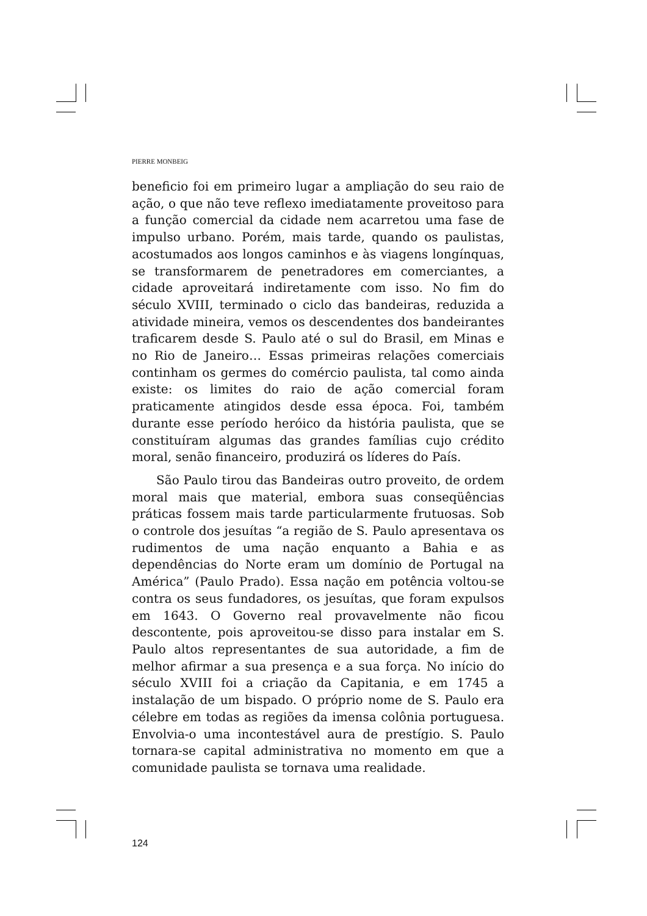PIERRE MONBEIG
beneficio foi em primeiro lugar a ampliação do seu raio de ação, o que não teve reflexo imediatamente proveitoso para a função comercial da cidade nem acarretou uma fase de impulso urbano. Porém, mais tarde, quando os paulistas, acostumados aos longos caminhos e às viagens longínquas, se transformarem de penetradores em comerciantes, a cidade aproveitará indiretamente com isso. No fim do século XVIII, terminado o ciclo das bandeiras, reduzida a atividade mineira, vemos os descendentes dos bandeirantes traficarem desde S. Paulo até o sul do Brasil, em Minas e no Rio de Janeiro… Essas primeiras relações comerciais continham os germes do comércio paulista, tal como ainda existe: os limites do raio de ação comercial foram praticamente atingidos desde essa época. Foi, também durante esse período heróico da história paulista, que se constituíram algumas das grandes famílias cujo crédito moral, senão financeiro, produzirá os líderes do País.
São Paulo tirou das Bandeiras outro proveito, de ordem moral mais que material, embora suas conseqüências práticas fossem mais tarde particularmente frutuosas. Sob o controle dos jesuítas “a região de S. Paulo apresentava os rudimentos de uma nação enquanto a Bahia e as dependências do Norte eram um domínio de Portugal na América” (Paulo Prado). Essa nação em potência voltou-se contra os seus fundadores, os jesuítas, que foram expulsos em 1643. O Governo real provavelmente não ficou descontente, pois aproveitou-se disso para instalar em S. Paulo altos representantes de sua autoridade, a fim de melhor afirmar a sua presença e a sua força. No início do século XVIII foi a criação da Capitania, e em 1745 a instalação de um bispado. O próprio nome de S. Paulo era célebre em todas as regiões da imensa colônia portuguesa. Envolvia-o uma incontestável aura de prestígio. S. Paulo tornara-se capital administrativa no momento em que a comunidade paulista se tornava uma realidade.
124